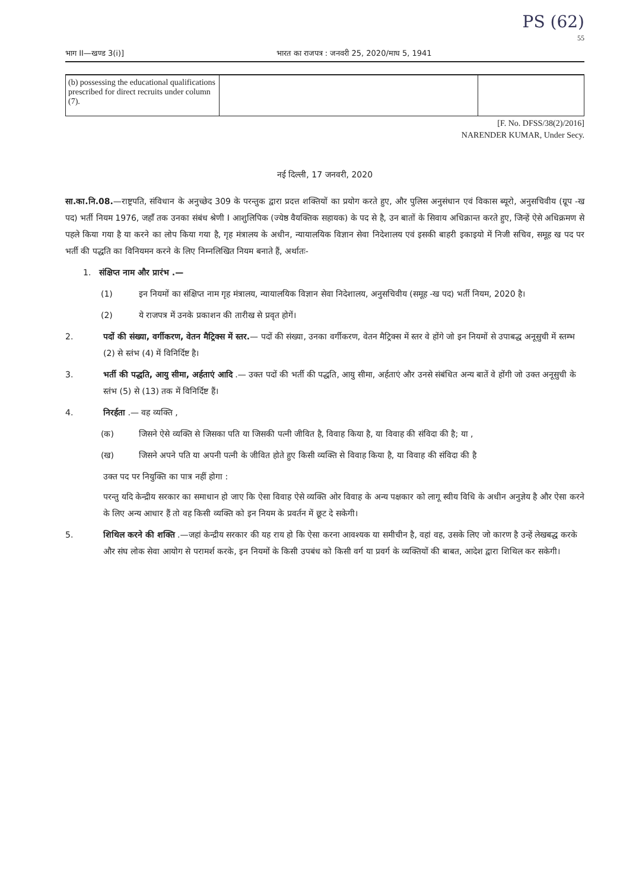PS (62)
55
भाग II—खण्ड 3(i)] भारत का राजपत्र : जनवरी 25, 2020/माघ 5, 1941
| (b) possessing the educational qualifications prescribed for direct recruits under column (7). | | |
[F. No. DFSS/38(2)/2016]
NARENDER KUMAR, Under Secy.
नई दिल्ली, 17 जनवरी, 2020
सा.का.नि.08.—राष्ट्रपति, संविधान के अनुच्छेद 309 के परन्तुक द्वारा प्रदत्त शक्तियों का प्रयोग करते हुए, और पुलिस अनुसंधान एवं विकास ब्यूरो, अनुसचिवीय (ग्रूप -ख पद) भर्ती नियम 1976, जहाँ तक उनका संबंध श्रेणी I आशुलिपिक (ज्येष्ठ वैयक्तिक सहायक) के पद से है, उन बातों के सिवाय अधिक्रान्त करते हुए, जिन्हें ऐसे अधिक्रमण से पहले किया गया है या करने का लोप किया गया है, गृह मंत्रालय के अधीन, न्यायालयिक विज्ञान सेवा निदेशालय एवं इसकी बाहरी इकाइयो में निजी सचिव, समूह ख पद पर भर्ती की पद्धति का विनियमन करने के लिए निम्नलिखित नियम बनाते हैं, अर्थातः-
1. संक्षिप्त नाम और प्रारंभ .—
(1) इन नियमों का संक्षिप्त नाम गृह मंत्रालय, न्यायालयिक विज्ञान सेवा निदेशालय, अनुसचिवीय (समूह -ख पद) भर्ती नियम, 2020 है।
(2) ये राजपत्र में उनके प्रकाशन की तारीख से प्रवृत होगें।
2. पदों की संख्या, वर्गीकरण, वेतन मैट्रिक्स में स्तर.— पदों की संख्या, उनका वर्गीकरण, वेतन मैट्रिक्स में स्तर वे होंगे जो इन नियमों से उपाबद्ध अनूसुची में स्तम्भ (2) से स्तंभ (4) में विनिर्दिष्ट है।
3. भर्ती की पद्धति, आयु सीमा, अर्हताएं आदि .— उक्त पदों की भर्ती की पद्धति, आयु सीमा, अर्हताएं और उनसे संबंधित अन्य बातें वे होंगी जो उक्त अनूसुची के स्तंभ (5) से (13) तक में विनिर्दिष्ट हैं।
4. निरर्हता .— वह व्यक्ति ,
(क) जिसने ऐसे व्यक्ति से जिसका पति या जिसकी पत्नी जीवित है, विवाह किया है, या विवाह की संविदा की है; या ,
(ख) जिसने अपने पति या अपनी पत्नी के जीवित होते हुए किसी व्यक्ति से विवाह किया है, या विवाह की संविदा की है
उक्त पद पर नियुक्ति का पात्र नहीं होगा :
परन्तु यदि केन्द्रीय सरकार का समाधान हो जाए कि ऐसा विवाह ऐसे व्यक्ति ओर विवाह के अन्य पक्षकार को लागू स्वीय विधि के अधीन अनुज्ञेय है और ऐसा करने के लिए अन्य आधार हैं तो वह किसी व्यक्ति को इन नियम के प्रवर्तन में छूट दे सकेगी।
5. शिथिल करने की शक्ति .—जहां केन्द्रीय सरकार की यह राय हो कि ऐसा करना आवश्यक या समीचीन है, वहां वह, उसके लिए जो कारण है उन्हें लेखबद्ध करके और संघ लोक सेवा आयोग से परामर्श करके, इन नियमों के किसी उपबंध को किसी वर्ग या प्रवर्ग के व्यक्तियों की बाबत, आदेश द्वारा शिथिल कर सकेगी।